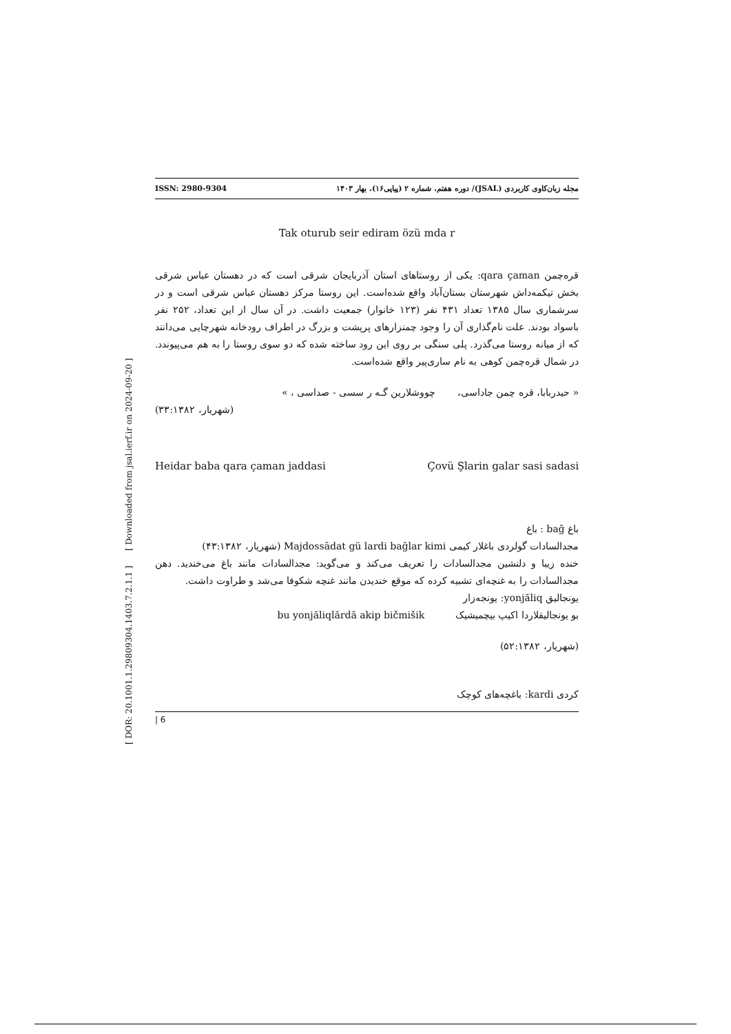[ DOR: 20.1001.1.29809304.1403.7.2.1.1 ] [ Downloaded from jsal.ierf.ir on 2024-09-20 ]
ISSN: 2980-9304 مجله زبان‌کاوی کاربردی (JSAL)/ دوره هفتم، شماره ۲ (پیاپی۱۶)، بهار ۱۴۰۳
Tak oturub seir ediram özü mda r
قره‌چمن qara çaman: یکی از روستاهای استان آذربایجان شرقی است که در دهستان عباس شرقی بخش تیکمه‌داش شهرستان بستان‌آباد واقع شده‌است. این روستا مرکز دهستان عباس شرقی است و در سرشماری سال ۱۳۸۵ تعداد ۴۳۱ نفر (۱۲۳ خانوار) جمعیت داشت. در آن سال از این تعداد، ۲۵۲ نفر باسواد بودند. علت نام‌گذاری آن را وجود چمنزارهای پرپشت و بزرگ در اطراف رودخانه شهرچایی می‌دانند که از میانه روستا می‌گذرد. پلی سنگی بر روی این رود ساخته شده که دو سوی روستا را به هم می‌پیوندد. در شمال قره‌چمن کوهی به نام ساری‌پیر واقع شده‌است.
« حیدربابا، قره چمن جاداسی، چووشلارین گـه ر سسی - صداسی ، »
(شهریار، ۳۳:۱۳۸۲)
Heidar baba qara çaman jaddasi Çovü Şlarin galar sasi sadasi
باغ bağ : باغ
مجدالسادات گولردی باغلار کیمی Majdossādat gü lardi bağlar kimi (شهریار، ۴۳:۱۳۸۲)
خنده زیبا و دلنشین مجدالسادات را تعریف می‌کند و می‌گوید: مجدالسادات مانند باغ می‌خندید. دهن مجدالسادات را به غنچه‌ای تشبیه کرده که موقع خندیدن مانند غنچه شکوفا می‌شد و طراوت داشت.
یونجالیق yonjăliq: یونجه‌زار
بو یونجالیقلاردا اکیپ بیچمیشیک bu yonjăliqlărdă akip bičmišik
(شهریار، ۵۲:۱۳۸۲)
کردی kardi: باغچه‌های کوچک
| 6